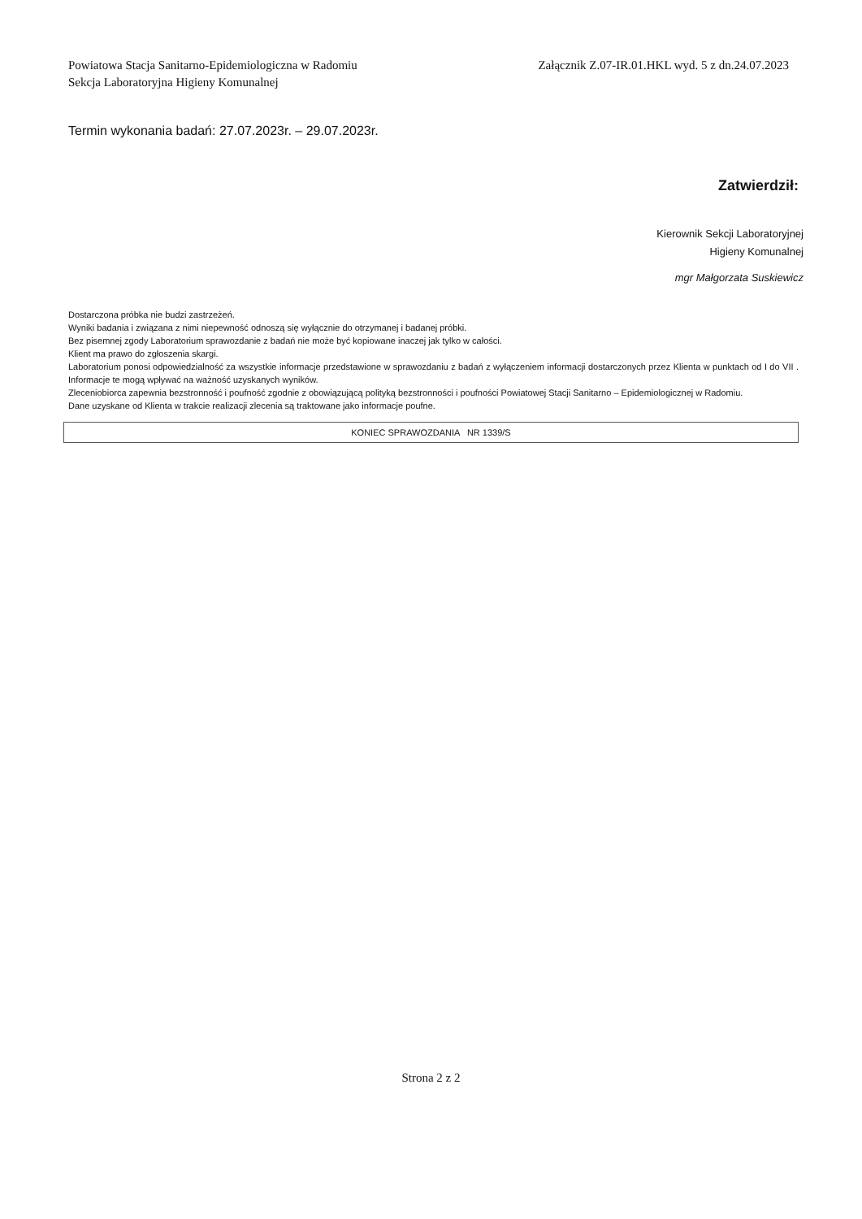Powiatowa Stacja Sanitarno-Epidemiologiczna w Radomiu
Sekcja Laboratoryjna Higieny Komunalnej
Załącznik Z.07-IR.01.HKL wyd. 5 z dn.24.07.2023
Termin wykonania badań: 27.07.2023r. – 29.07.2023r.
Zatwierdził:
Kierownik Sekcji Laboratoryjnej
Higieny Komunalnej
mgr Małgorzata Suskiewicz
Dostarczona próbka nie budzi zastrzeżeń.
Wyniki badania i związana z nimi niepewność odnoszą się wyłącznie do otrzymanej i badanej próbki.
Bez pisemnej zgody Laboratorium sprawozdanie z badań nie może być kopiowane inaczej jak tylko w całości.
Klient ma prawo do zgłoszenia skargi.
Laboratorium ponosi odpowiedzialność za wszystkie informacje przedstawione w sprawozdaniu z badań z wyłączeniem informacji dostarczonych przez Klienta w punktach od I do VII . Informacje te mogą wpływać na ważność uzyskanych wyników.
Zleceniobiorca zapewnia bezstronność i poufność zgodnie z obowiązującą polityką bezstronności i poufności Powiatowej Stacji Sanitarno – Epidemiologicznej w Radomiu.
Dane uzyskane od Klienta w trakcie realizacji zlecenia są traktowane jako informacje poufne.
KONIEC SPRAWOZDANIA NR 1339/S
Strona 2 z 2